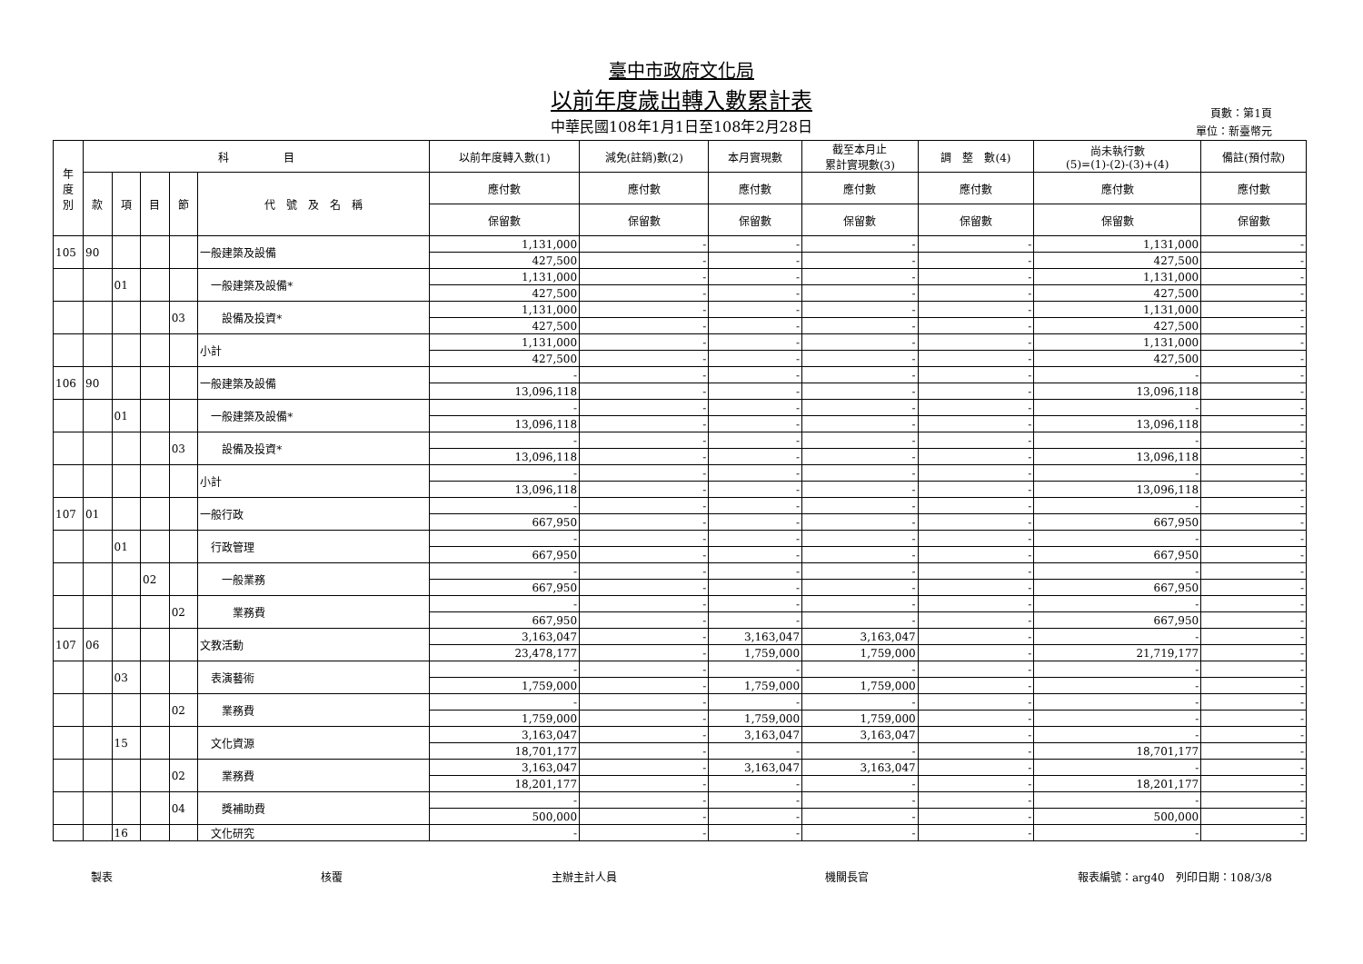臺中市政府文化局
以前年度歲出轉入數累計表
中華民國108年1月1日至108年2月28日
頁數：第1頁
單位：新臺幣元
| 年 度 別 | 科 目 | | | | | 以前年度轉入數(1) | 減免(註銷)數(2) | 本月實現數 | 截至本月止 累計實現數(3) | 調 整 數(4) | 尚未執行數 (5)=(1)-(2)-(3)+(4) | 備註(預付款) |
| --- | --- | --- | --- | --- | --- | --- | --- | --- | --- | --- | --- | --- |
| | 款 | 項 | 目 | 節 | 代 號 及 名 稱 | 應付數 | 應付數 | 應付數 | 應付數 | 應付數 | 應付數 | 應付數 |
| | | | | | | 保留數 | 保留數 | 保留數 | 保留數 | 保留數 | 保留數 | 保留數 |
| 105 | 90 | | | | 一般建築及設備 | 1,131,000 | - | - | - | - | 1,131,000 | - |
| | | | | | | 427,500 | - | - | - | - | 427,500 | - |
| | | 01 | | | 一般建築及設備* | 1,131,000 | - | - | - | - | 1,131,000 | - |
| | | | | | | 427,500 | - | - | - | - | 427,500 | - |
| | | | | 03 | 設備及投資* | 1,131,000 | - | - | - | - | 1,131,000 | - |
| | | | | | | 427,500 | - | - | - | - | 427,500 | - |
| | | | | | 小計 | 1,131,000 | - | - | - | - | 1,131,000 | - |
| | | | | | | 427,500 | - | - | - | - | 427,500 | - |
| 106 | 90 | | | | 一般建築及設備 | - | - | - | - | - | - | - |
| | | | | | | 13,096,118 | - | - | - | - | 13,096,118 | - |
| | | 01 | | | 一般建築及設備* | - | - | - | - | - | - | - |
| | | | | | | 13,096,118 | - | - | - | - | 13,096,118 | - |
| | | | | 03 | 設備及投資* | - | - | - | - | - | - | - |
| | | | | | | 13,096,118 | - | - | - | - | 13,096,118 | - |
| | | | | | 小計 | - | - | - | - | - | - | - |
| | | | | | | 13,096,118 | - | - | - | - | 13,096,118 | - |
| 107 | 01 | | | | 一般行政 | - | - | - | - | - | - | - |
| | | | | | | 667,950 | - | - | - | - | 667,950 | - |
| | | 01 | | | 行政管理 | - | - | - | - | - | - | - |
| | | | | | | 667,950 | - | - | - | - | 667,950 | - |
| | | | 02 | | 一般業務 | - | - | - | - | - | - | - |
| | | | | | | 667,950 | - | - | - | - | 667,950 | - |
| | | | | 02 | 業務費 | - | - | - | - | - | - | - |
| | | | | | | 667,950 | - | - | - | - | 667,950 | - |
| 107 | 06 | | | | 文教活動 | 3,163,047 | - | 3,163,047 | 3,163,047 | - | - | - |
| | | | | | | 23,478,177 | - | 1,759,000 | 1,759,000 | - | 21,719,177 | - |
| | | 03 | | | 表演藝術 | - | - | - | - | - | - | - |
| | | | | | | 1,759,000 | - | 1,759,000 | 1,759,000 | - | - | - |
| | | | | 02 | 業務費 | - | - | - | - | - | - | - |
| | | | | | | 1,759,000 | - | 1,759,000 | 1,759,000 | - | - | - |
| | | 15 | | | 文化資源 | 3,163,047 | - | 3,163,047 | 3,163,047 | - | - | - |
| | | | | | | 18,701,177 | - | - | - | - | 18,701,177 | - |
| | | | | 02 | 業務費 | 3,163,047 | - | 3,163,047 | 3,163,047 | - | - | - |
| | | | | | | 18,201,177 | - | - | - | - | 18,201,177 | - |
| | | | | 04 | 獎補助費 | - | - | - | - | - | - | - |
| | | | | | | 500,000 | - | - | - | - | 500,000 | - |
| | | 16 | | | 文化研究 | - | - | - | - | - | - | - |
製表 核覆 主辦主計人員 機關長官 報表編號：arg40　列印日期：108/3/8